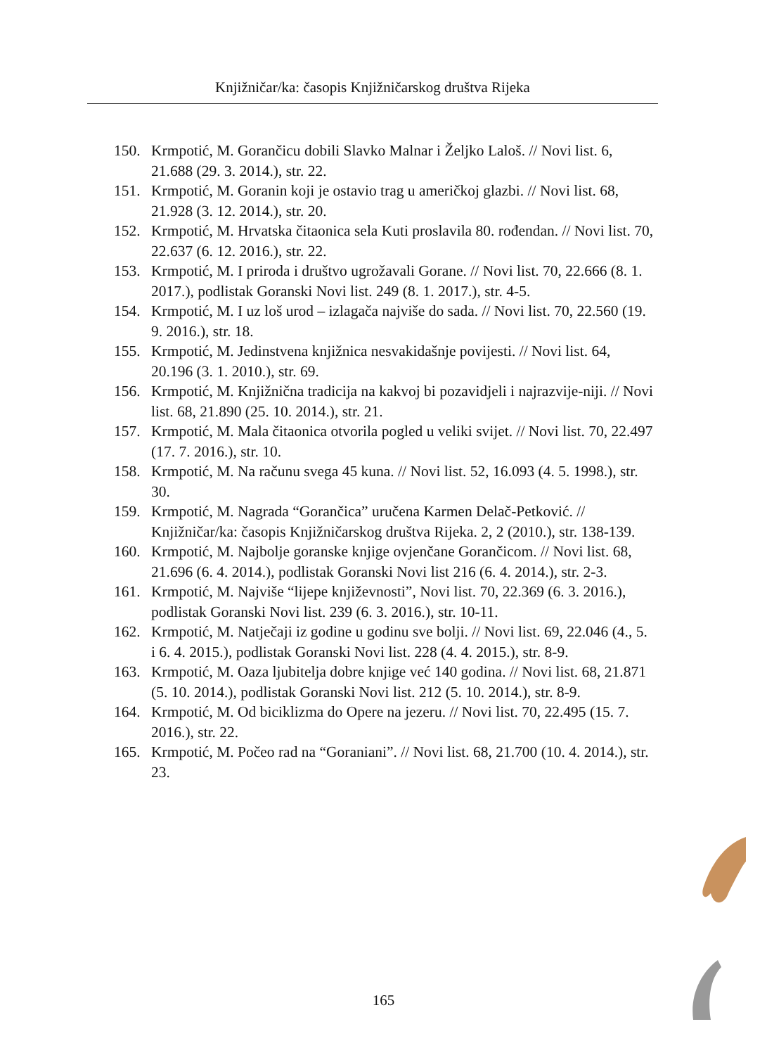Knjižničar/ka: časopis Knjižničarskog društva Rijeka
150. Krmpotić, M. Gorančicu dobili Slavko Malnar i Željko Laloš. // Novi list. 6, 21.688 (29. 3. 2014.), str. 22.
151. Krmpotić, M. Goranin koji je ostavio trag u američkoj glazbi. // Novi list. 68, 21.928 (3. 12. 2014.), str. 20.
152. Krmpotić, M. Hrvatska čitaonica sela Kuti proslavila 80. rođendan. // Novi list. 70, 22.637 (6. 12. 2016.), str. 22.
153. Krmpotić, M. I priroda i društvo ugrožavali Gorane. // Novi list. 70, 22.666 (8. 1. 2017.), podlistak Goranski Novi list. 249 (8. 1. 2017.), str. 4-5.
154. Krmpotić, M. I uz loš urod – izlagača najviše do sada. // Novi list. 70, 22.560 (19. 9. 2016.), str. 18.
155. Krmpotić, M. Jedinstvena knjižnica nesvakidašnje povijesti. // Novi list. 64, 20.196 (3. 1. 2010.), str. 69.
156. Krmpotić, M. Knjižnična tradicija na kakvoj bi pozavidjeli i najrazvije-niji. // Novi list. 68, 21.890 (25. 10. 2014.), str. 21.
157. Krmpotić, M. Mala čitaonica otvorila pogled u veliki svijet. // Novi list. 70, 22.497 (17. 7. 2016.), str. 10.
158. Krmpotić, M. Na računu svega 45 kuna. // Novi list. 52, 16.093 (4. 5. 1998.), str. 30.
159. Krmpotić, M. Nagrada “Gorančica” uručena Karmen Delač-Petković. // Knjižničar/ka: časopis Knjižničarskog društva Rijeka. 2, 2 (2010.), str. 138-139.
160. Krmpotić, M. Najbolje goranske knjige ovjenčane Gorančicom. // Novi list. 68, 21.696 (6. 4. 2014.), podlistak Goranski Novi list 216 (6. 4. 2014.), str. 2-3.
161. Krmpotić, M. Najviše “lijepe književnosti”, Novi list. 70, 22.369 (6. 3. 2016.), podlistak Goranski Novi list. 239 (6. 3. 2016.), str. 10-11.
162. Krmpotić, M. Natječaji iz godine u godinu sve bolji. // Novi list. 69, 22.046 (4., 5. i 6. 4. 2015.), podlistak Goranski Novi list. 228 (4. 4. 2015.), str. 8-9.
163. Krmpotić, M. Oaza ljubitelja dobre knjige već 140 godina. // Novi list. 68, 21.871 (5. 10. 2014.), podlistak Goranski Novi list. 212 (5. 10. 2014.), str. 8-9.
164. Krmpotić, M. Od biciklizma do Opere na jezeru. // Novi list. 70, 22.495 (15. 7. 2016.), str. 22.
165. Krmpotić, M. Počeo rad na “Goraniani”. // Novi list. 68, 21.700 (10. 4. 2014.), str. 23.
165